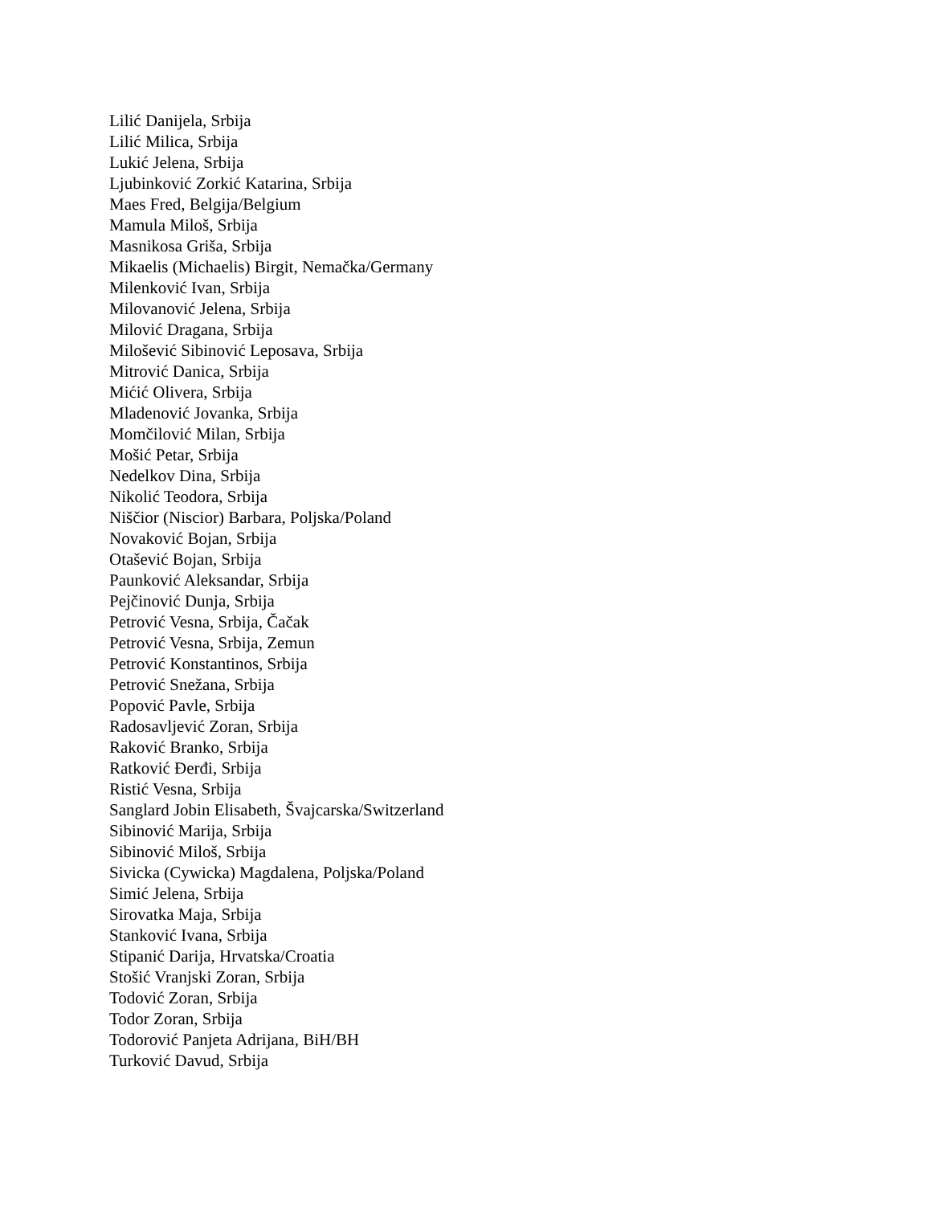Lilić Danijela, Srbija
Lilić Milica, Srbija
Lukić Jelena, Srbija
Ljubinković Zorkić Katarina, Srbija
Maes Fred, Belgija/Belgium
Mamula Miloš, Srbija
Masnikosa Griša, Srbija
Mikaelis (Michaelis) Birgit, Nemačka/Germany
Milenković Ivan, Srbija
Milovanović Jelena, Srbija
Milović Dragana, Srbija
Milošević Sibinović Leposava, Srbija
Mitrović Danica, Srbija
Mićić Olivera, Srbija
Mladenović Jovanka, Srbija
Momčilović Milan, Srbija
Mošić Petar, Srbija
Nedelkov Dina, Srbija
Nikolić Teodora, Srbija
Niščior (Niscior) Barbara, Poljska/Poland
Novaković Bojan, Srbija
Otašević Bojan, Srbija
Paunković Aleksandar, Srbija
Pejčinović Dunja, Srbija
Petrović Vesna, Srbija, Čačak
Petrović Vesna, Srbija, Zemun
Petrović Konstantinos, Srbija
Petrović Snežana, Srbija
Popović Pavle, Srbija
Radosavljević Zoran, Srbija
Raković Branko, Srbija
Ratković Đerđi, Srbija
Ristić Vesna, Srbija
Sanglard Jobin Elisabeth, Švajcarska/Switzerland
Sibinović Marija, Srbija
Sibinović Miloš, Srbija
Sivicka (Cywicka) Magdalena, Poljska/Poland
Simić Jelena, Srbija
Sirovatka Maja, Srbija
Stanković Ivana, Srbija
Stipanić Darija, Hrvatska/Croatia
Stošić Vranjski Zoran, Srbija
Todović Zoran, Srbija
Todor Zoran, Srbija
Todorović Panjeta Adrijana, BiH/BH
Turković Davud, Srbija